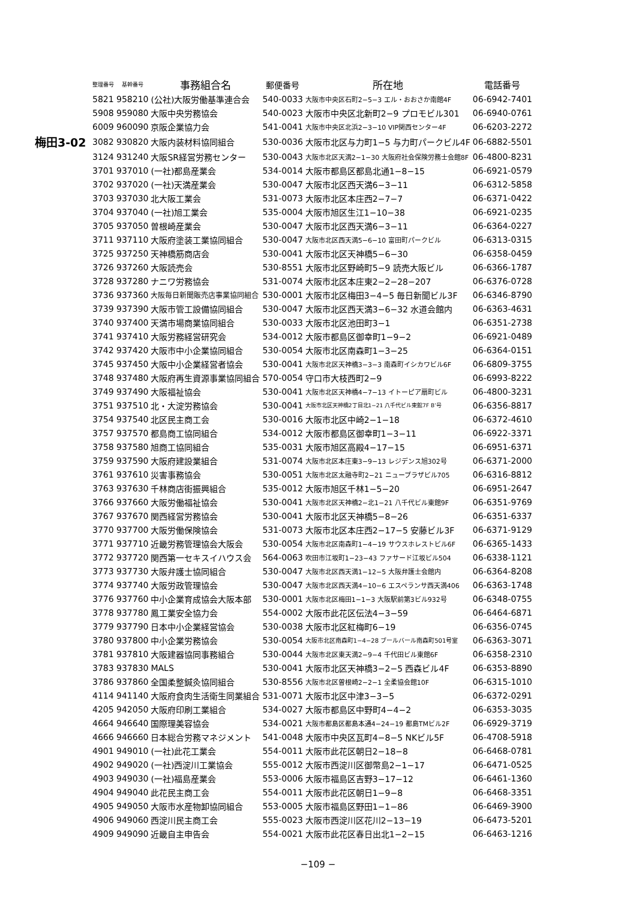| | 整理番号 | 基幹番号 | 事務組合名 | 郵便番号 | 所在地 | 電話番号 |
| --- | --- | --- | --- | --- | --- | --- |
| | 5821 | 958210 | (公社)大阪労働基準連合会 | 540-0033 | 大阪市中央区石町2−5−3 エル・おおさか南館4F | 06-6942-7401 |
| | 5908 | 959080 | 大阪中央労務協会 | 540-0023 | 大阪市中央区北新町2−9 プロモビル301 | 06-6940-0761 |
| | 6009 | 960090 | 京阪企業協力会 | 541-0041 | 大阪市中央区北浜2−3−10 VIP関西センター4F | 06-6203-2272 |
| 梅田3-02 | 3082 | 930820 | 大阪内装材料協同組合 | 530-0036 | 大阪市北区与力町1−5 与力町パークビル4F | 06-6882-5501 |
| | 3124 | 931240 | 大阪SR経営労務センター | 530-0043 | 大阪市北区天満2−1−30 大阪府社会保険労務士会館8F | 06-4800-8231 |
| | 3701 | 937010 | (一社)都島産業会 | 534-0014 | 大阪市都島区都島北通1−8−15 | 06-6921-0579 |
| | 3702 | 937020 | (一社)天満産業会 | 530-0047 | 大阪市北区西天満6−3−11 | 06-6312-5858 |
| | 3703 | 937030 | 北大阪工業会 | 531-0073 | 大阪市北区本庄西2−7−7 | 06-6371-0422 |
| | 3704 | 937040 | (一社)旭工業会 | 535-0004 | 大阪市旭区生江1−10−38 | 06-6921-0235 |
| | 3705 | 937050 | 曽根崎産業会 | 530-0047 | 大阪市北区西天満6−3−11 | 06-6364-0227 |
| | 3711 | 937110 | 大阪府塗装工業協同組合 | 530-0047 | 大阪市北区西天満5−6−10 富田町パークビル | 06-6313-0315 |
| | 3725 | 937250 | 天神橋筋商店会 | 530-0041 | 大阪市北区天神橋5−6−30 | 06-6358-0459 |
| | 3726 | 937260 | 大阪読売会 | 530-8551 | 大阪市北区野崎町5−9 読売大阪ビル | 06-6366-1787 |
| | 3728 | 937280 | ナニワ労務協会 | 531-0074 | 大阪市北区本庄東2−2−28−207 | 06-6376-0728 |
| | 3736 | 937360 | 大阪毎日新聞販売店事業協同組合 | 530-0001 | 大阪市北区梅田3−4−5 毎日新聞ビル3F | 06-6346-8790 |
| | 3739 | 937390 | 大阪市管工設備協同組合 | 530-0047 | 大阪市北区西天満3−6−32 水道会館内 | 06-6363-4631 |
| | 3740 | 937400 | 天満市場商業協同組合 | 530-0033 | 大阪市北区池田町3−1 | 06-6351-2738 |
| | 3741 | 937410 | 大阪労務経営研究会 | 534-0012 | 大阪市都島区御幸町1−9−2 | 06-6921-0489 |
| | 3742 | 937420 | 大阪市中小企業協同組合 | 530-0054 | 大阪市北区南森町1−3−25 | 06-6364-0151 |
| | 3745 | 937450 | 大阪中小企業経営者協会 | 530-0041 | 大阪市北区天神橋3−3−3 南森町イシカワビル6F | 06-6809-3755 |
| | 3748 | 937480 | 大阪府再生資源事業協同組合 | 570-0054 | 守口市大枝西町2−9 | 06-6993-8222 |
| | 3749 | 937490 | 大阪福祉協会 | 530-0041 | 大阪市北区天神橋4−7−13 イトーピア扇町ビル | 06-4800-3231 |
| | 3751 | 937510 | 北・大淀労務協会 | 530-0041 | 大阪市北区天神橋2丁目北1−21 八千代ビル東館7F B’号 | 06-6356-8817 |
| | 3754 | 937540 | 北区民主商工会 | 530-0016 | 大阪市北区中崎2−1−18 | 06-6372-4610 |
| | 3757 | 937570 | 都島商工協同組合 | 534-0012 | 大阪市都島区御幸町1−3−11 | 06-6922-3371 |
| | 3758 | 937580 | 旭商工協同組合 | 535-0031 | 大阪市旭区高殿4−17−15 | 06-6951-6371 |
| | 3759 | 937590 | 大阪府建設業組合 | 531-0074 | 大阪市北区本庄東3−9−13 レジデンス旭302号 | 06-6371-2000 |
| | 3761 | 937610 | 災害事務協会 | 530-0051 | 大阪市北区太融寺町2−21 ニュープラザビル705 | 06-6316-8812 |
| | 3763 | 937630 | 千林商店街振興組合 | 535-0012 | 大阪市旭区千林1−5−20 | 06-6951-2647 |
| | 3766 | 937660 | 大阪労働福祉協会 | 530-0041 | 大阪市北区天神橋2−北1−21 八千代ビル東館9F | 06-6351-9769 |
| | 3767 | 937670 | 関西経営労務協会 | 530-0041 | 大阪市北区天神橋5−8−26 | 06-6351-6337 |
| | 3770 | 937700 | 大阪労働保険協会 | 531-0073 | 大阪市北区本庄西2−17−5 安藤ビル3F | 06-6371-9129 |
| | 3771 | 937710 | 近畿労務管理協会大阪会 | 530-0054 | 大阪市北区南森町1−4−19 サウスホレストビル6F | 06-6365-1433 |
| | 3772 | 937720 | 関西第一セキスイハウス会 | 564-0063 | 吹田市江坂町1−23−43 ファサード江坂ビル504 | 06-6338-1121 |
| | 3773 | 937730 | 大阪弁護士協同組合 | 530-0047 | 大阪市北区西天満1−12−5 大阪弁護士会館内 | 06-6364-8208 |
| | 3774 | 937740 | 大阪労政管理協会 | 530-0047 | 大阪市北区西天満4−10−6 エスペランサ西天満406 | 06-6363-1748 |
| | 3776 | 937760 | 中小企業育成協会大阪本部 | 530-0001 | 大阪市北区梅田1−1−3 大阪駅前第3ビル932号 | 06-6348-0755 |
| | 3778 | 937780 | 鳳工業安全協力会 | 554-0002 | 大阪市此花区伝法4−3−59 | 06-6464-6871 |
| | 3779 | 937790 | 日本中小企業経営協会 | 530-0038 | 大阪市北区紅梅町6−19 | 06-6356-0745 |
| | 3780 | 937800 | 中小企業労務協会 | 530-0054 | 大阪市北区南森町1−4−28 ブールバール南森町501号室 | 06-6363-3071 |
| | 3781 | 937810 | 大阪建器協同事務組合 | 530-0044 | 大阪市北区東天満2−9−4 千代田ビル東館6F | 06-6358-2310 |
| | 3783 | 937830 | MALS | 530-0041 | 大阪市北区天神橋3−2−5 西森ビル4F | 06-6353-8890 |
| | 3786 | 937860 | 全国柔整鍼灸協同組合 | 530-8556 | 大阪市北区曽根崎2−2−1 全柔協会館10F | 06-6315-1010 |
| | 4114 | 941140 | 大阪府食肉生活衛生同業組合 | 531-0071 | 大阪市北区中津3−3−5 | 06-6372-0291 |
| | 4205 | 942050 | 大阪府印刷工業組合 | 534-0027 | 大阪市都島区中野町4−4−2 | 06-6353-3035 |
| | 4664 | 946640 | 国際理美容協会 | 534-0021 | 大阪市都島区都島本通4−24−19 都島TMビル2F | 06-6929-3719 |
| | 4666 | 946660 | 日本総合労務マネジメント | 541-0048 | 大阪市中央区瓦町4−8−5 NKビル5F | 06-4708-5918 |
| | 4901 | 949010 | (一社)此花工業会 | 554-0011 | 大阪市此花区朝日2−18−8 | 06-6468-0781 |
| | 4902 | 949020 | (一社)西淀川工業協会 | 555-0012 | 大阪市西淀川区御幣島2−1−17 | 06-6471-0525 |
| | 4903 | 949030 | (一社)福島産業会 | 553-0006 | 大阪市福島区吉野3−17−12 | 06-6461-1360 |
| | 4904 | 949040 | 此花民主商工会 | 554-0011 | 大阪市此花区朝日1−9−8 | 06-6468-3351 |
| | 4905 | 949050 | 大阪市水産物卸協同組合 | 553-0005 | 大阪市福島区野田1−1−86 | 06-6469-3900 |
| | 4906 | 949060 | 西淀川民主商工会 | 555-0023 | 大阪市西淀川区花川2−13−19 | 06-6473-5201 |
| | 4909 | 949090 | 近畿自主申告会 | 554-0021 | 大阪市此花区春日出北1−2−15 | 06-6463-1216 |
−109 −